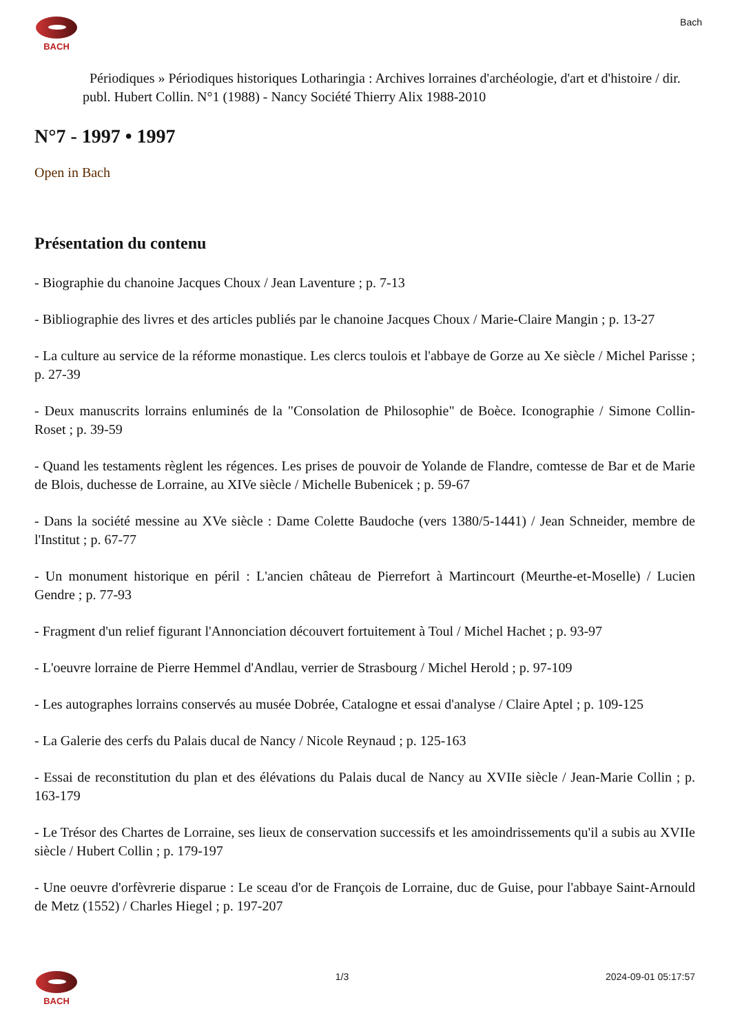BACH Bach
Périodiques » Périodiques historiques Lotharingia : Archives lorraines d'archéologie, d'art et d'histoire / dir. publ. Hubert Collin. N°1 (1988) - Nancy Société Thierry Alix 1988-2010
N°7 - 1997 • 1997
Open in Bach
Présentation du contenu
- Biographie du chanoine Jacques Choux / Jean Laventure ; p. 7-13
- Bibliographie des livres et des articles publiés par le chanoine Jacques Choux / Marie-Claire Mangin ; p. 13-27
- La culture au service de la réforme monastique. Les clercs toulois et l'abbaye de Gorze au Xe siècle / Michel Parisse ; p. 27-39
- Deux manuscrits lorrains enluminés de la "Consolation de Philosophie" de Boèce. Iconographie / Simone Collin-Roset ; p. 39-59
- Quand les testaments règlent les régences. Les prises de pouvoir de Yolande de Flandre, comtesse de Bar et de Marie de Blois, duchesse de Lorraine, au XIVe siècle / Michelle Bubenicek ; p. 59-67
- Dans la société messine au XVe siècle : Dame Colette Baudoche (vers 1380/5-1441) / Jean Schneider, membre de l'Institut ; p. 67-77
- Un monument historique en péril : L'ancien château de Pierrefort à Martincourt (Meurthe-et-Moselle) / Lucien Gendre ; p. 77-93
- Fragment d'un relief figurant l'Annonciation découvert fortuitement à Toul / Michel Hachet ; p. 93-97
- L'oeuvre lorraine de Pierre Hemmel d'Andlau, verrier de Strasbourg / Michel Herold ; p. 97-109
- Les autographes lorrains conservés au musée Dobrée, Catalogne et essai d'analyse / Claire Aptel ; p. 109-125
- La Galerie des cerfs du Palais ducal de Nancy / Nicole Reynaud ; p. 125-163
- Essai de reconstitution du plan et des élévations du Palais ducal de Nancy au XVIIe siècle / Jean-Marie Collin ; p. 163-179
- Le Trésor des Chartes de Lorraine, ses lieux de conservation successifs et les amoindrissements qu'il a subis au XVIIe siècle / Hubert Collin ; p. 179-197
- Une oeuvre d'orfèvrerie disparue : Le sceau d'or de François de Lorraine, duc de Guise, pour l'abbaye Saint-Arnould de Metz (1552) / Charles Hiegel ; p. 197-207
BACH 1/3 2024-09-01 05:17:57